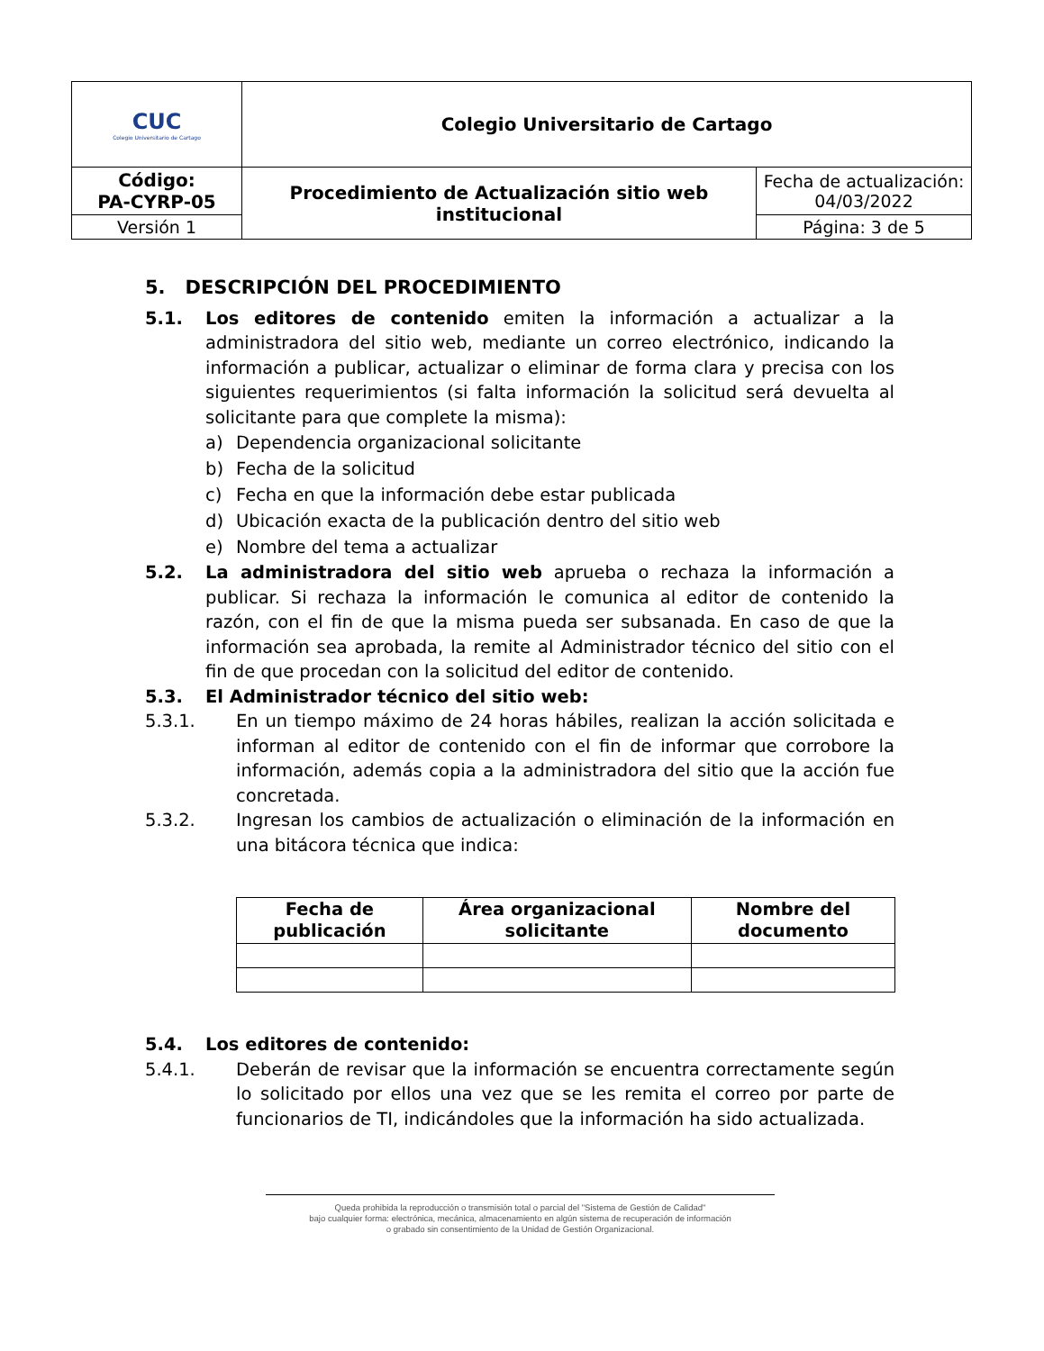| CUC Colegio Universitario de Cartago | Colegio Universitario de Cartago | |
| Código: PA-CYRP-05 | Procedimiento de Actualización sitio web institucional | Fecha de actualización: 04/03/2022 |
| Versión 1 | | Página: 3 de 5 |
5. DESCRIPCIÓN DEL PROCEDIMIENTO
5.1. Los editores de contenido emiten la información a actualizar a la administradora del sitio web, mediante un correo electrónico, indicando la información a publicar, actualizar o eliminar de forma clara y precisa con los siguientes requerimientos (si falta información la solicitud será devuelta al solicitante para que complete la misma):
a) Dependencia organizacional solicitante
b) Fecha de la solicitud
c) Fecha en que la información debe estar publicada
d) Ubicación exacta de la publicación dentro del sitio web
e) Nombre del tema a actualizar
5.2. La administradora del sitio web aprueba o rechaza la información a publicar. Si rechaza la información le comunica al editor de contenido la razón, con el fin de que la misma pueda ser subsanada. En caso de que la información sea aprobada, la remite al Administrador técnico del sitio con el fin de que procedan con la solicitud del editor de contenido.
5.3. El Administrador técnico del sitio web:
5.3.1. En un tiempo máximo de 24 horas hábiles, realizan la acción solicitada e informan al editor de contenido con el fin de informar que corrobore la información, además copia a la administradora del sitio que la acción fue concretada.
5.3.2. Ingresan los cambios de actualización o eliminación de la información en una bitácora técnica que indica:
| Fecha de publicación | Área organizacional solicitante | Nombre del documento |
| --- | --- | --- |
5.4. Los editores de contenido:
5.4.1. Deberán de revisar que la información se encuentra correctamente según lo solicitado por ellos una vez que se les remita el correo por parte de funcionarios de TI, indicándoles que la información ha sido actualizada.
Queda prohibida la reproducción o transmisión total o parcial del "Sistema de Gestión de Calidad"
bajo cualquier forma: electrónica, mecánica, almacenamiento en algún sistema de recuperación de información
o grabado sin consentimiento de la Unidad de Gestión Organizacional.